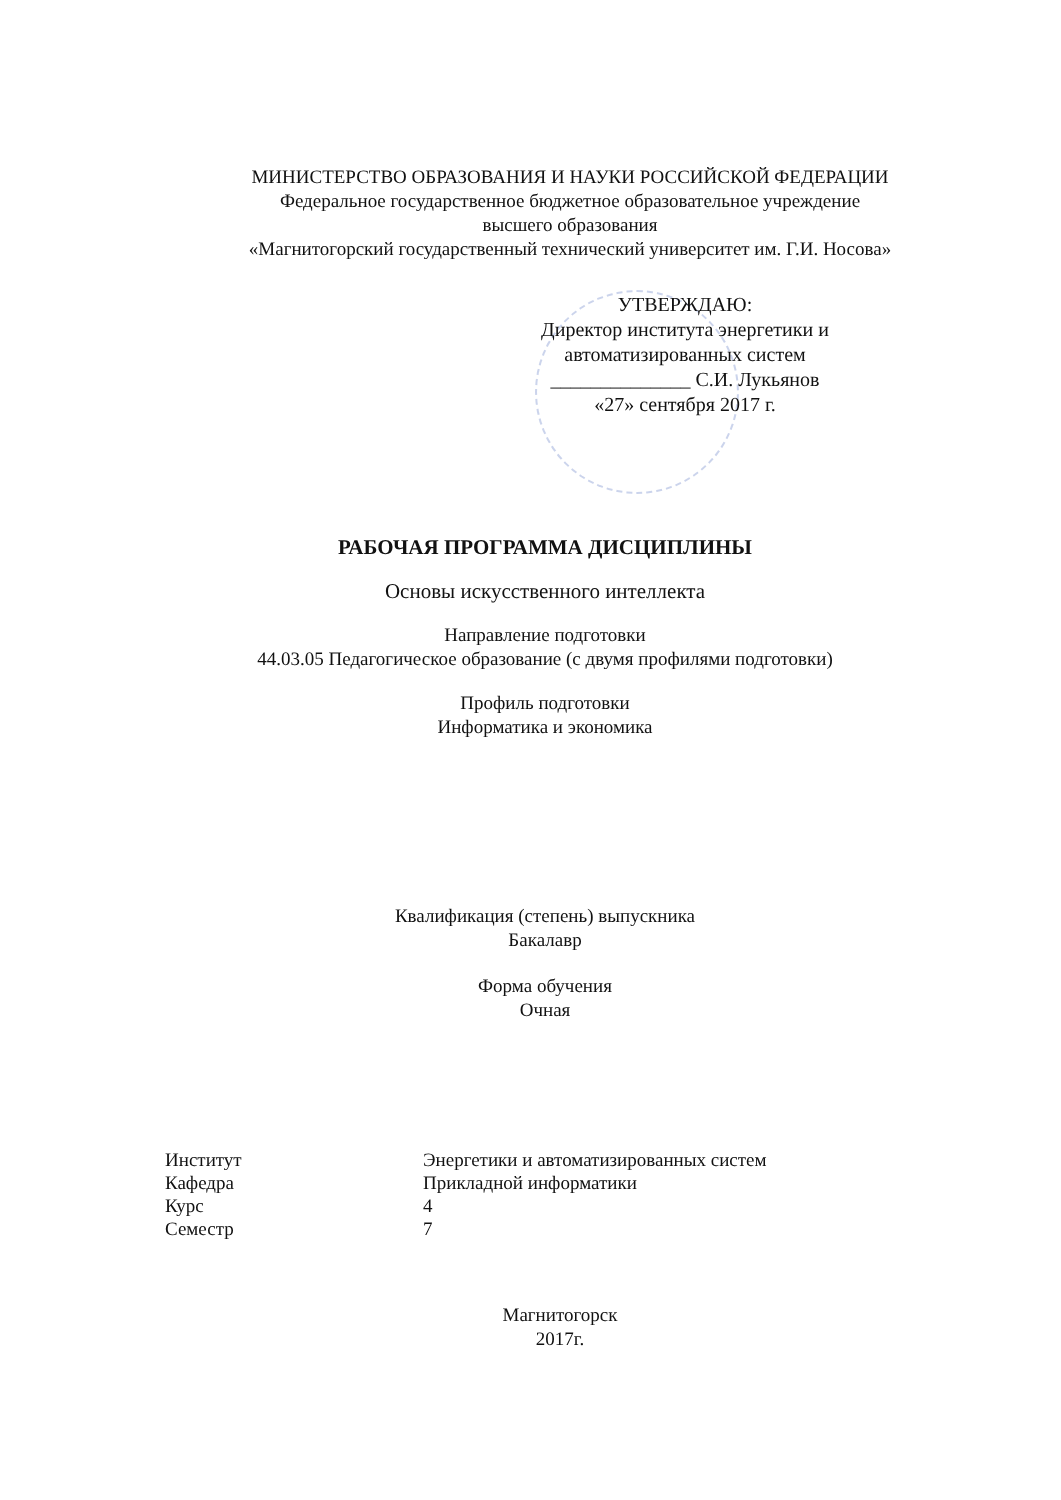МИНИСТЕРСТВО ОБРАЗОВАНИЯ И НАУКИ РОССИЙСКОЙ ФЕДЕРАЦИИ
Федеральное государственное бюджетное образовательное учреждение
высшего образования
«Магнитогорский государственный технический университет им. Г.И. Носова»
УТВЕРЖДАЮ:
Директор института энергетики и
автоматизированных систем
______________ С.И. Лукьянов
«27» сентября 2017 г.
РАБОЧАЯ ПРОГРАММА ДИСЦИПЛИНЫ
Основы искусственного интеллекта
Направление подготовки
44.03.05 Педагогическое образование (с двумя профилями подготовки)
Профиль подготовки
Информатика и экономика
Квалификация (степень) выпускника
Бакалавр
Форма обучения
Очная
| Институт | Энергетики и автоматизированных систем |
| Кафедра | Прикладной информатики |
| Курс | 4 |
| Семестр | 7 |
Магнитогорск
2017г.